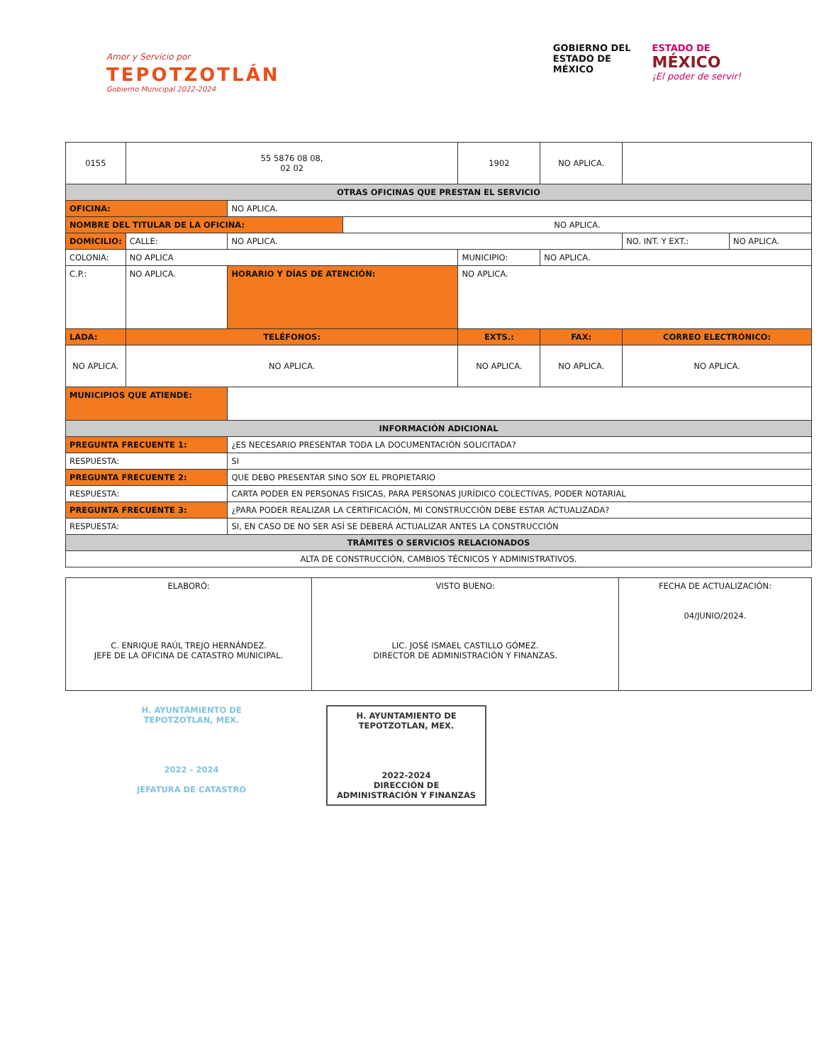Amor y Servicio por
TEPOTZOTLÁN
Gobierno Municipal 2022-2024
GOBIERNO DEL
ESTADO DE
MÉXICO
ESTADO DE
MÉXICO
¡El poder de servir!
| 0155 | 55 5876 08 08, 02 02 | | | 1902 | | NO APLICA. | | |
| OTRAS OFICINAS QUE PRESTAN EL SERVICIO | | | | | | | | |
| OFICINA: | | NO APLICA. | | | | | | |
| NOMBRE DEL TITULAR DE LA OFICINA: | | | NO APLICA. | | | | | |
| DOMICILIO: | CALLE: | NO APLICA. | | | | | NO. INT. Y EXT.: | NO APLICA. |
| COLONIA: | NO APLICA | | | | MUNICIPIO: | NO APLICA. | | |
| C.P.: | NO APLICA. | HORARIO Y DÍAS DE ATENCIÓN: | | NO APLICA. | | | | |
| LADA: | TELÉFONOS: | | | EXTS.: | | FAX: | CORREO ELECTRÓNICO: | |
| NO APLICA. | NO APLICA. | | | NO APLICA. | | NO APLICA. | NO APLICA. | |
| MUNICIPIOS QUE ATIENDE: | | | | | | | | |
| INFORMACIÓN ADICIONAL | | | | | | | | |
| PREGUNTA FRECUENTE 1: | | ¿ES NECESARIO PRESENTAR TODA LA DOCUMENTACIÓN SOLICITADA? | | | | | | |
| RESPUESTA: | | SI | | | | | | |
| PREGUNTA FRECUENTE 2: | | QUE DEBO PRESENTAR SINO SOY EL PROPIETARIO | | | | | | |
| RESPUESTA: | | CARTA PODER EN PERSONAS FISICAS, PARA PERSONAS JURÍDICO COLECTIVAS, PODER NOTARIAL | | | | | | |
| PREGUNTA FRECUENTE 3: | | ¿PARA PODER REALIZAR LA CERTIFICACIÓN, MI CONSTRUCCIÓN DEBE ESTAR ACTUALIZADA? | | | | | | |
| RESPUESTA: | | SI, EN CASO DE NO SER ASÍ SE DEBERÁ ACTUALIZAR ANTES LA CONSTRUCCIÓN | | | | | | |
| TRÁMITES O SERVICIOS RELACIONADOS | | | | | | | | |
| ALTA DE CONSTRUCCIÓN, CAMBIOS TÉCNICOS Y ADMINISTRATIVOS. | | | | | | | | |
| ELABORÓ: C. ENRIQUE RAÚL TREJO HERNÁNDEZ. JEFE DE LA OFICINA DE CATASTRO MUNICIPAL. | VISTO BUENO: LIC. JOSÉ ISMAEL CASTILLO GÓMEZ. DIRECTOR DE ADMINISTRACIÓN Y FINANZAS. | FECHA DE ACTUALIZACIÓN: 04/JUNIO/2024. |
H. AYUNTAMIENTO DE TEPOTZOTLAN, MEX.
2022 - 2024
JEFATURA DE CATASTRO
H. AYUNTAMIENTO DE TEPOTZOTLAN, MEX.
2022-2024
DIRECCIÓN DE ADMINISTRACIÓN Y FINANZAS